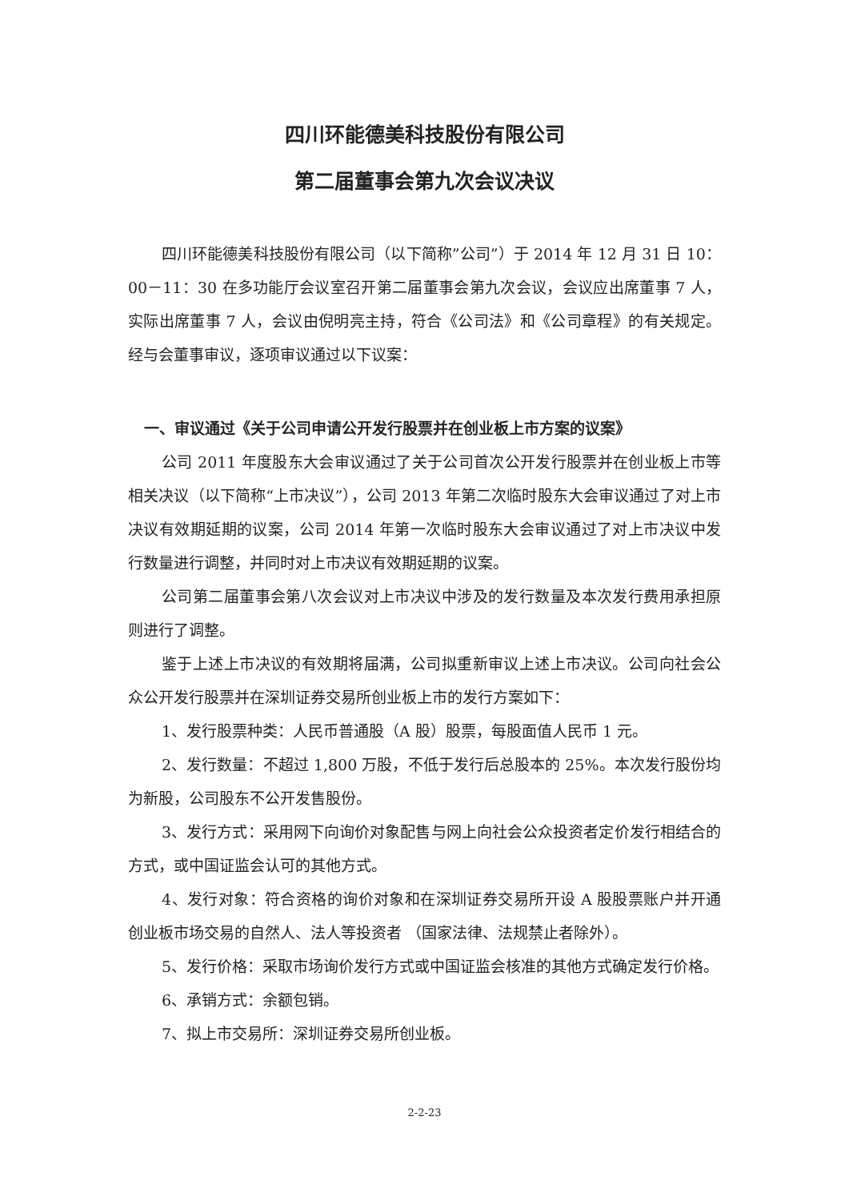四川环能德美科技股份有限公司
第二届董事会第九次会议决议
四川环能德美科技股份有限公司（以下简称”公司”）于 2014 年 12 月 31 日 10：00－11：30 在多功能厅会议室召开第二届董事会第九次会议，会议应出席董事 7 人，实际出席董事 7 人，会议由倪明亮主持，符合《公司法》和《公司章程》的有关规定。经与会董事审议，逐项审议通过以下议案：
一、审议通过《关于公司申请公开发行股票并在创业板上市方案的议案》
公司 2011 年度股东大会审议通过了关于公司首次公开发行股票并在创业板上市等相关决议（以下简称“上市决议”），公司 2013 年第二次临时股东大会审议通过了对上市决议有效期延期的议案，公司 2014 年第一次临时股东大会审议通过了对上市决议中发行数量进行调整，并同时对上市决议有效期延期的议案。
公司第二届董事会第八次会议对上市决议中涉及的发行数量及本次发行费用承担原则进行了调整。
鉴于上述上市决议的有效期将届满，公司拟重新审议上述上市决议。公司向社会公众公开发行股票并在深圳证券交易所创业板上市的发行方案如下：
1、发行股票种类：人民币普通股（A 股）股票，每股面值人民币 1 元。
2、发行数量：不超过 1,800 万股，不低于发行后总股本的 25%。本次发行股份均为新股，公司股东不公开发售股份。
3、发行方式：采用网下向询价对象配售与网上向社会公众投资者定价发行相结合的方式，或中国证监会认可的其他方式。
4、发行对象：符合资格的询价对象和在深圳证券交易所开设 A 股股票账户并开通创业板市场交易的自然人、法人等投资者 （国家法律、法规禁止者除外）。
5、发行价格：采取市场询价发行方式或中国证监会核准的其他方式确定发行价格。
6、承销方式：余额包销。
7、拟上市交易所：深圳证券交易所创业板。
2-2-23